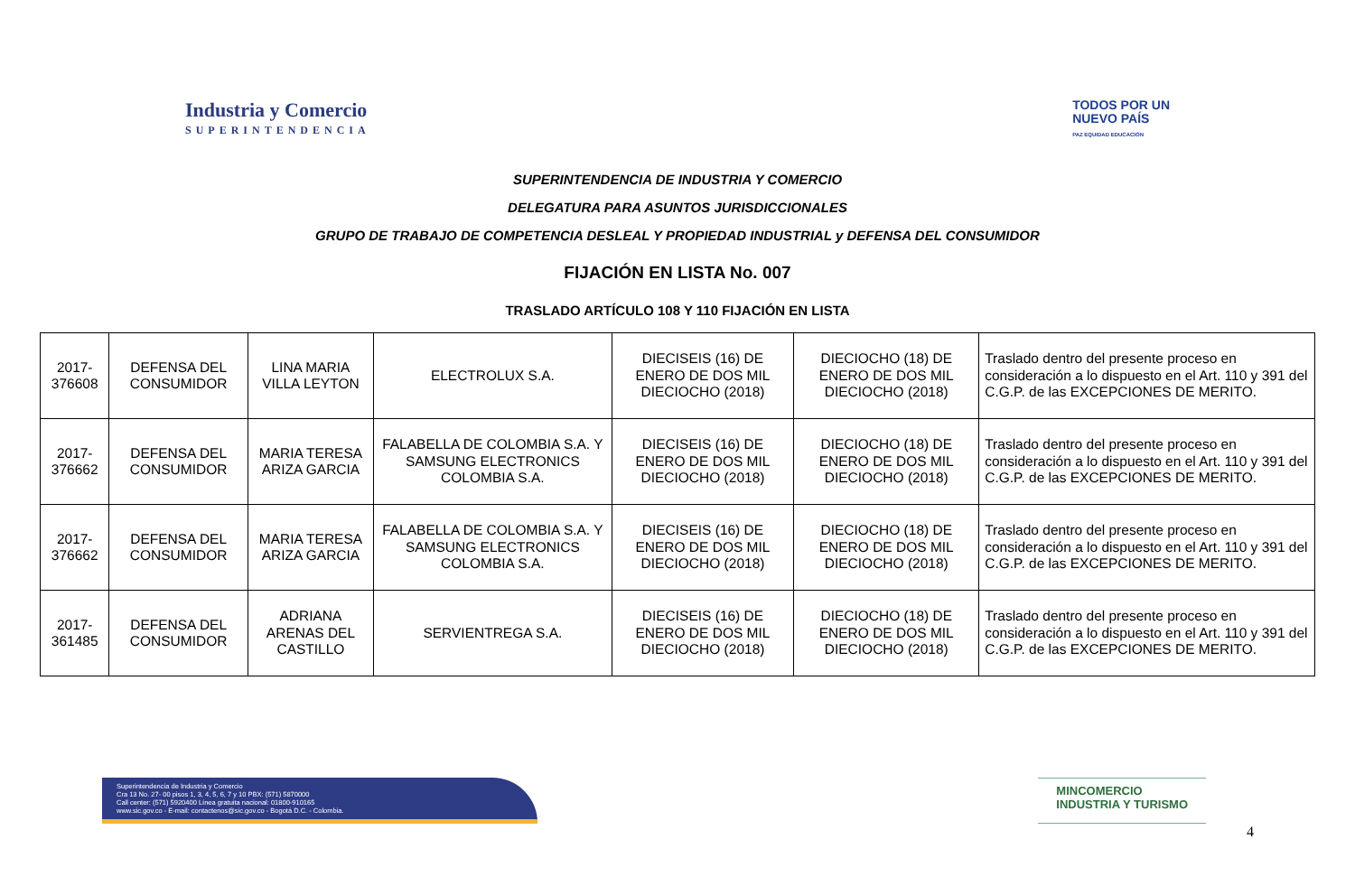Industria y Comercio
SUPERINTENDENCIA
TODOS POR UN
NUEVO PAÍS
PAZ EQUIDAD EDUCACIÓN
SUPERINTENDENCIA DE INDUSTRIA Y COMERCIO
DELEGATURA PARA ASUNTOS JURISDICCIONALES
GRUPO DE TRABAJO DE COMPETENCIA DESLEAL Y PROPIEDAD INDUSTRIAL y DEFENSA DEL CONSUMIDOR
FIJACIÓN EN LISTA No. 007
TRASLADO ARTÍCULO 108 Y 110 FIJACIÓN EN LISTA
| 2017-376608 | DEFENSA DEL CONSUMIDOR | LINA MARIA VILLA LEYTON | ELECTROLUX S.A. | DIECISEIS (16) DE ENERO DE DOS MIL DIECIOCHO (2018) | DIECIOCHO (18) DE ENERO DE DOS MIL DIECIOCHO (2018) | Traslado dentro del presente proceso en consideración a lo dispuesto en el Art. 110 y 391 del C.G.P. de las EXCEPCIONES DE MERITO. |
| 2017-376662 | DEFENSA DEL CONSUMIDOR | MARIA TERESA ARIZA GARCIA | FALABELLA DE COLOMBIA S.A. Y SAMSUNG ELECTRONICS COLOMBIA S.A. | DIECISEIS (16) DE ENERO DE DOS MIL DIECIOCHO (2018) | DIECIOCHO (18) DE ENERO DE DOS MIL DIECIOCHO (2018) | Traslado dentro del presente proceso en consideración a lo dispuesto en el Art. 110 y 391 del C.G.P. de las EXCEPCIONES DE MERITO. |
| 2017-376662 | DEFENSA DEL CONSUMIDOR | MARIA TERESA ARIZA GARCIA | FALABELLA DE COLOMBIA S.A. Y SAMSUNG ELECTRONICS COLOMBIA S.A. | DIECISEIS (16) DE ENERO DE DOS MIL DIECIOCHO (2018) | DIECIOCHO (18) DE ENERO DE DOS MIL DIECIOCHO (2018) | Traslado dentro del presente proceso en consideración a lo dispuesto en el Art. 110 y 391 del C.G.P. de las EXCEPCIONES DE MERITO. |
| 2017-361485 | DEFENSA DEL CONSUMIDOR | ADRIANA ARENAS DEL CASTILLO | SERVIENTREGA S.A. | DIECISEIS (16) DE ENERO DE DOS MIL DIECIOCHO (2018) | DIECIOCHO (18) DE ENERO DE DOS MIL DIECIOCHO (2018) | Traslado dentro del presente proceso en consideración a lo dispuesto en el Art. 110 y 391 del C.G.P. de las EXCEPCIONES DE MERITO. |
Superintendencia de Industria y Comercio
Cra 13 No. 27- 00 pisos 1, 3, 4, 5, 6, 7 y 10 PBX: (571) 5870000
Call center: (571) 5920400 Línea gratuita nacional: 01800-910165
www.sic.gov.co - E-mail: contactenos@sic.gov.co - Bogotá D.C. - Colombia.
MINCOMERCIO
INDUSTRIA Y TURISMO
4